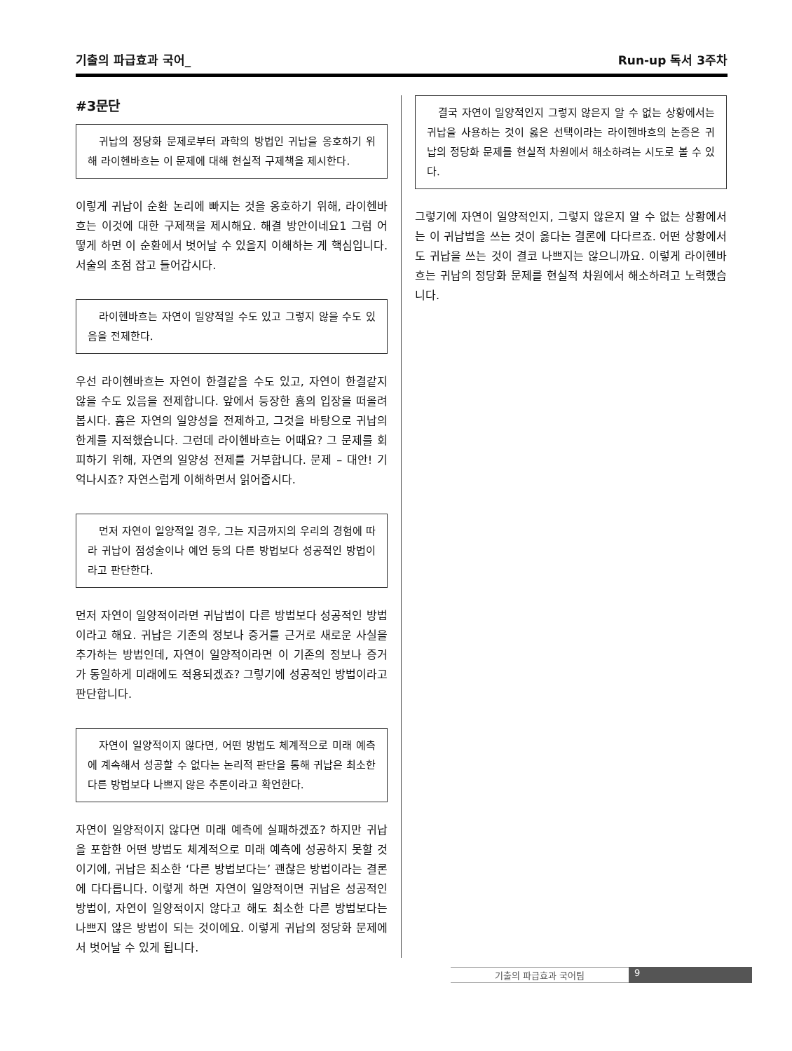기출의 파급효과 국어_ Run-up 독서 3주차
#3문단
귀납의 정당화 문제로부터 과학의 방법인 귀납을 옹호하기 위해 라이헨바흐는 이 문제에 대해 현실적 구제책을 제시한다.
이렇게 귀납이 순환 논리에 빠지는 것을 옹호하기 위해, 라이헨바흐는 이것에 대한 구제책을 제시해요. 해결 방안이네요1 그럼 어떻게 하면 이 순환에서 벗어날 수 있을지 이해하는 게 핵심입니다. 서술의 초점 잡고 들어갑시다.
라이헨바흐는 자연이 일양적일 수도 있고 그렇지 않을 수도 있음을 전제한다.
우선 라이헨바흐는 자연이 한결같을 수도 있고, 자연이 한결같지 않을 수도 있음을 전제합니다. 앞에서 등장한 흄의 입장을 떠올려봅시다. 흄은 자연의 일양성을 전제하고, 그것을 바탕으로 귀납의 한계를 지적했습니다. 그런데 라이헨바흐는 어때요? 그 문제를 회피하기 위해, 자연의 일양성 전제를 거부합니다. 문제 – 대안! 기억나시죠? 자연스럽게 이해하면서 읽어줍시다.
먼저 자연이 일양적일 경우, 그는 지금까지의 우리의 경험에 따라 귀납이 점성술이나 예언 등의 다른 방법보다 성공적인 방법이라고 판단한다.
먼저 자연이 일양적이라면 귀납법이 다른 방법보다 성공적인 방법이라고 해요. 귀납은 기존의 정보나 증거를 근거로 새로운 사실을 추가하는 방법인데, 자연이 일양적이라면 이 기존의 정보나 증거가 동일하게 미래에도 적용되겠죠? 그렇기에 성공적인 방법이라고 판단합니다.
자연이 일양적이지 않다면, 어떤 방법도 체계적으로 미래 예측에 계속해서 성공할 수 없다는 논리적 판단을 통해 귀납은 최소한 다른 방법보다 나쁘지 않은 추론이라고 확언한다.
자연이 일양적이지 않다면 미래 예측에 실패하겠죠? 하지만 귀납을 포함한 어떤 방법도 체계적으로 미래 예측에 성공하지 못할 것이기에, 귀납은 최소한 ‘다른 방법보다는’ 괜찮은 방법이라는 결론에 다다릅니다. 이렇게 하면 자연이 일양적이면 귀납은 성공적인 방법이, 자연이 일양적이지 않다고 해도 최소한 다른 방법보다는 나쁘지 않은 방법이 되는 것이에요. 이렇게 귀납의 정당화 문제에서 벗어날 수 있게 됩니다.
결국 자연이 일양적인지 그렇지 않은지 알 수 없는 상황에서는 귀납을 사용하는 것이 옳은 선택이라는 라이헨바흐의 논증은 귀납의 정당화 문제를 현실적 차원에서 해소하려는 시도로 볼 수 있다.
그렇기에 자연이 일양적인지, 그렇지 않은지 알 수 없는 상황에서는 이 귀납법을 쓰는 것이 옳다는 결론에 다다르죠. 어떤 상황에서도 귀납을 쓰는 것이 결코 나쁘지는 않으니까요. 이렇게 라이헨바흐는 귀납의 정당화 문제를 현실적 차원에서 해소하려고 노력했습니다.
기출의 파급효과 국어팀 9